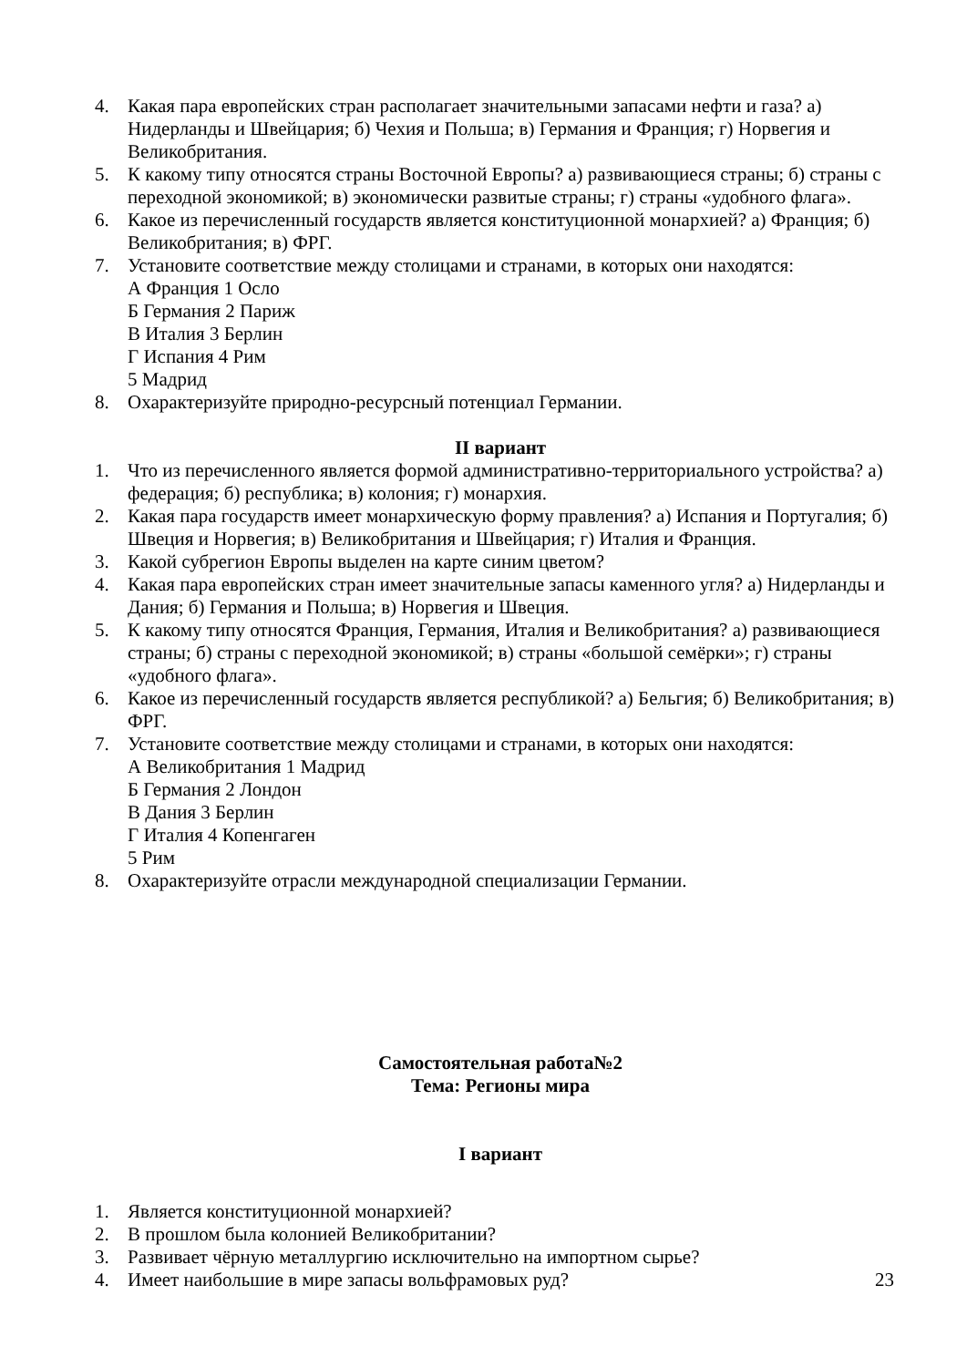4. Какая пара европейских стран располагает значительными запасами нефти и газа? а) Нидерланды и Швейцария; б) Чехия и Польша; в) Германия и Франция; г) Норвегия и Великобритания.
5. К какому типу относятся страны Восточной Европы? а) развивающиеся страны; б) страны с переходной экономикой; в) экономически развитые страны; г) страны «удобного флага».
6. Какое из перечисленный государств является конституционной монархией? а) Франция; б) Великобритания; в) ФРГ.
7. Установите соответствие между столицами и странами, в которых они находятся:
А Франция 1 Осло
Б Германия 2 Париж
В Италия 3 Берлин
Г Испания 4 Рим
5 Мадрид
8. Охарактеризуйте природно-ресурсный потенциал Германии.
II вариант
1. Что из перечисленного является формой административно-территориального устройства? а) федерация; б) республика; в) колония; г) монархия.
2. Какая пара государств имеет монархическую форму правления? а) Испания и Португалия; б) Швеция и Норвегия; в) Великобритания и Швейцария; г) Италия и Франция.
3. Какой субрегион Европы выделен на карте синим цветом?
4. Какая пара европейских стран имеет значительные запасы каменного угля? а) Нидерланды и Дания; б) Германия и Польша; в) Норвегия и Швеция.
5. К какому типу относятся Франция, Германия, Италия и Великобритания? а) развивающиеся страны; б) страны с переходной экономикой; в) страны «большой семёрки»; г) страны «удобного флага».
6. Какое из перечисленный государств является республикой? а) Бельгия; б) Великобритания; в) ФРГ.
7. Установите соответствие между столицами и странами, в которых они находятся:
А Великобритания 1 Мадрид
Б Германия 2 Лондон
В Дания 3 Берлин
Г Италия 4 Копенгаген
5 Рим
8. Охарактеризуйте отрасли международной специализации Германии.
Самостоятельная работа№2
Тема: Регионы мира
I вариант
1. Является конституционной монархией?
2. В прошлом была колонией Великобритании?
3. Развивает чёрную металлургию исключительно на импортном сырье?
4. Имеет наибольшие в мире запасы вольфрамовых руд?
23